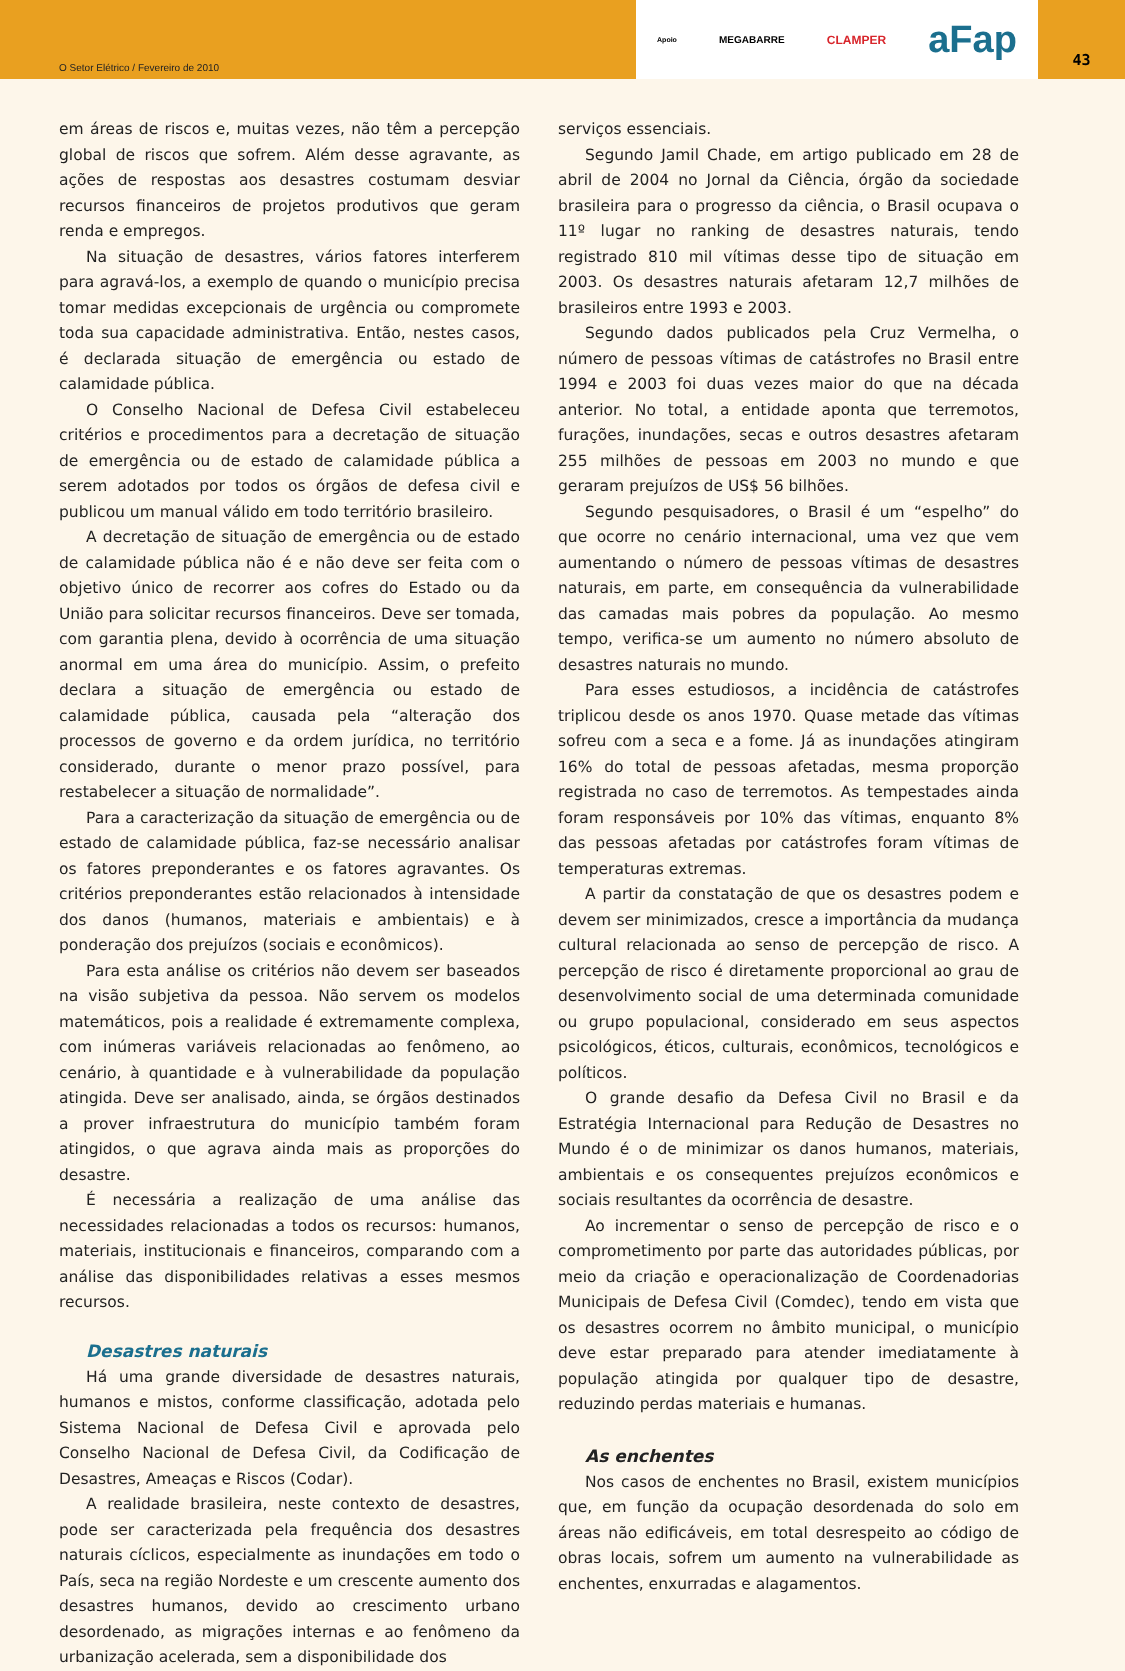O Setor Elétrico / Fevereiro de 2010
Apoio MEGABARRE CLAMPER aFap
43
em áreas de riscos e, muitas vezes, não têm a percepção global de riscos que sofrem. Além desse agravante, as ações de respostas aos desastres costumam desviar recursos financeiros de projetos produtivos que geram renda e empregos.
Na situação de desastres, vários fatores interferem para agravá-los, a exemplo de quando o município precisa tomar medidas excepcionais de urgência ou compromete toda sua capacidade administrativa. Então, nestes casos, é declarada situação de emergência ou estado de calamidade pública.
O Conselho Nacional de Defesa Civil estabeleceu critérios e procedimentos para a decretação de situação de emergência ou de estado de calamidade pública a serem adotados por todos os órgãos de defesa civil e publicou um manual válido em todo território brasileiro.
A decretação de situação de emergência ou de estado de calamidade pública não é e não deve ser feita com o objetivo único de recorrer aos cofres do Estado ou da União para solicitar recursos financeiros. Deve ser tomada, com garantia plena, devido à ocorrência de uma situação anormal em uma área do município. Assim, o prefeito declara a situação de emergência ou estado de calamidade pública, causada pela “alteração dos processos de governo e da ordem jurídica, no território considerado, durante o menor prazo possível, para restabelecer a situação de normalidade”.
Para a caracterização da situação de emergência ou de estado de calamidade pública, faz-se necessário analisar os fatores preponderantes e os fatores agravantes. Os critérios preponderantes estão relacionados à intensidade dos danos (humanos, materiais e ambientais) e à ponderação dos prejuízos (sociais e econômicos).
Para esta análise os critérios não devem ser baseados na visão subjetiva da pessoa. Não servem os modelos matemáticos, pois a realidade é extremamente complexa, com inúmeras variáveis relacionadas ao fenômeno, ao cenário, à quantidade e à vulnerabilidade da população atingida. Deve ser analisado, ainda, se órgãos destinados a prover infraestrutura do município também foram atingidos, o que agrava ainda mais as proporções do desastre.
É necessária a realização de uma análise das necessidades relacionadas a todos os recursos: humanos, materiais, institucionais e financeiros, comparando com a análise das disponibilidades relativas a esses mesmos recursos.
Desastres naturais
Há uma grande diversidade de desastres naturais, humanos e mistos, conforme classificação, adotada pelo Sistema Nacional de Defesa Civil e aprovada pelo Conselho Nacional de Defesa Civil, da Codificação de Desastres, Ameaças e Riscos (Codar).
A realidade brasileira, neste contexto de desastres, pode ser caracterizada pela frequência dos desastres naturais cíclicos, especialmente as inundações em todo o País, seca na região Nordeste e um crescente aumento dos desastres humanos, devido ao crescimento urbano desordenado, as migrações internas e ao fenômeno da urbanização acelerada, sem a disponibilidade dos
serviços essenciais.
Segundo Jamil Chade, em artigo publicado em 28 de abril de 2004 no Jornal da Ciência, órgão da sociedade brasileira para o progresso da ciência, o Brasil ocupava o 11º lugar no ranking de desastres naturais, tendo registrado 810 mil vítimas desse tipo de situação em 2003. Os desastres naturais afetaram 12,7 milhões de brasileiros entre 1993 e 2003.
Segundo dados publicados pela Cruz Vermelha, o número de pessoas vítimas de catástrofes no Brasil entre 1994 e 2003 foi duas vezes maior do que na década anterior. No total, a entidade aponta que terremotos, furações, inundações, secas e outros desastres afetaram 255 milhões de pessoas em 2003 no mundo e que geraram prejuízos de US$ 56 bilhões.
Segundo pesquisadores, o Brasil é um “espelho” do que ocorre no cenário internacional, uma vez que vem aumentando o número de pessoas vítimas de desastres naturais, em parte, em consequência da vulnerabilidade das camadas mais pobres da população. Ao mesmo tempo, verifica-se um aumento no número absoluto de desastres naturais no mundo.
Para esses estudiosos, a incidência de catástrofes triplicou desde os anos 1970. Quase metade das vítimas sofreu com a seca e a fome. Já as inundações atingiram 16% do total de pessoas afetadas, mesma proporção registrada no caso de terremotos. As tempestades ainda foram responsáveis por 10% das vítimas, enquanto 8% das pessoas afetadas por catástrofes foram vítimas de temperaturas extremas.
A partir da constatação de que os desastres podem e devem ser minimizados, cresce a importância da mudança cultural relacionada ao senso de percepção de risco. A percepção de risco é diretamente proporcional ao grau de desenvolvimento social de uma determinada comunidade ou grupo populacional, considerado em seus aspectos psicológicos, éticos, culturais, econômicos, tecnológicos e políticos.
O grande desafio da Defesa Civil no Brasil e da Estratégia Internacional para Redução de Desastres no Mundo é o de minimizar os danos humanos, materiais, ambientais e os consequentes prejuízos econômicos e sociais resultantes da ocorrência de desastre.
Ao incrementar o senso de percepção de risco e o comprometimento por parte das autoridades públicas, por meio da criação e operacionalização de Coordenadorias Municipais de Defesa Civil (Comdec), tendo em vista que os desastres ocorrem no âmbito municipal, o município deve estar preparado para atender imediatamente à população atingida por qualquer tipo de desastre, reduzindo perdas materiais e humanas.
As enchentes
Nos casos de enchentes no Brasil, existem municípios que, em função da ocupação desordenada do solo em áreas não edificáveis, em total desrespeito ao código de obras locais, sofrem um aumento na vulnerabilidade as enchentes, enxurradas e alagamentos.